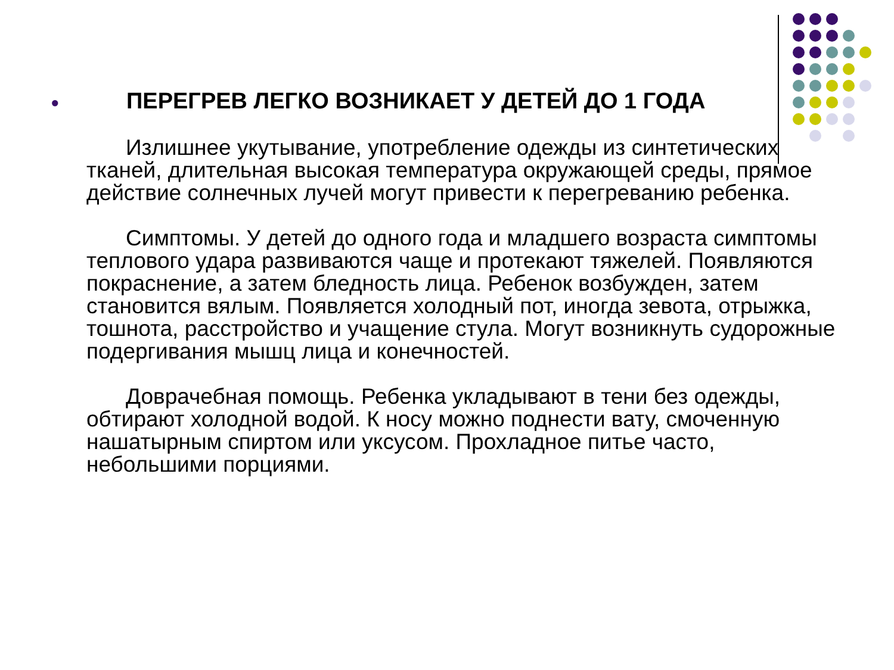● ПЕРЕГРЕВ ЛЕГКО ВОЗНИКАЕТ У ДЕТЕЙ ДО 1 ГОДА
Излишнее укутывание, употребление одежды из синтетических тканей, длительная высокая температура окружающей среды, прямое действие солнечных лучей могут привести к перегреванию ребенка.
Симптомы. У детей до одного года и младшего возраста симптомы теплового удара развиваются чаще и протекают тяжелей. Появляются покраснение, а затем бледность лица. Ребенок возбужден, затем становится вялым. Появляется холодный пот, иногда зевота, отрыжка, тошнота, расстройство и учащение стула. Могут возникнуть судорожные подергивания мышц лица и конечностей.
Доврачебная помощь. Ребенка укладывают в тени без одежды, обтирают холодной водой. К носу можно поднести вату, смоченную нашатырным спиртом или уксусом. Прохладное питье часто, небольшими порциями.